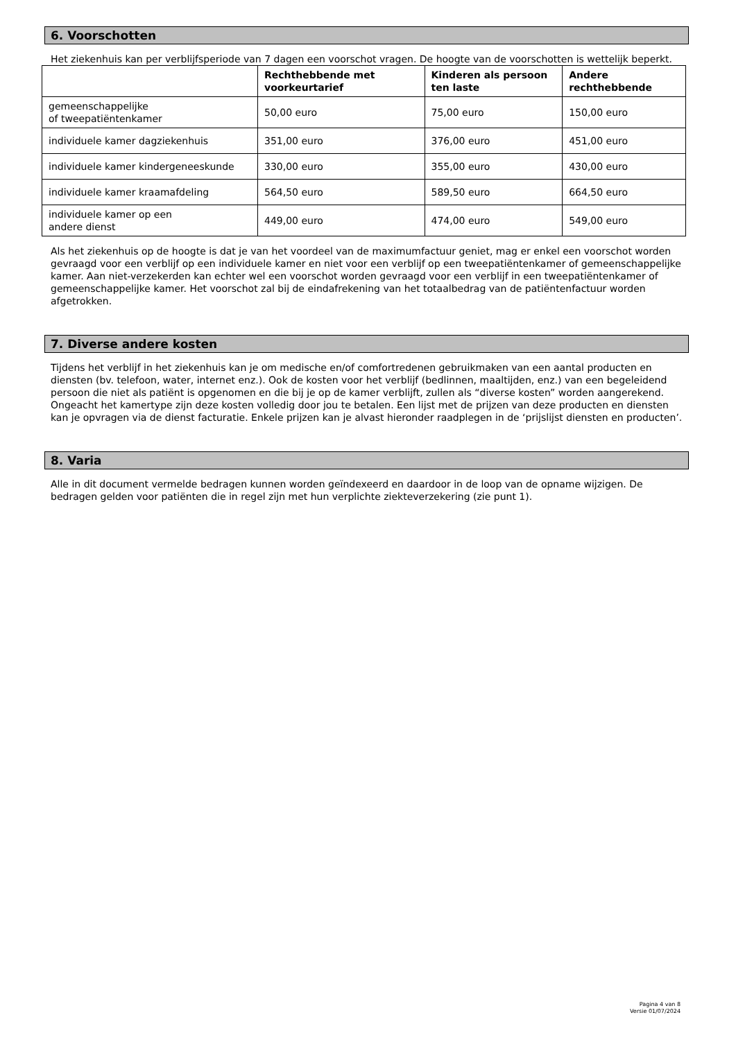6. Voorschotten
Het ziekenhuis kan per verblijfsperiode van 7 dagen een voorschot vragen. De hoogte van de voorschotten is wettelijk beperkt.
| | Rechthebbende met voorkeurtarief | Kinderen als persoon ten laste | Andere rechthebbende |
| --- | --- | --- | --- |
| gemeenschappelijke of tweepatiëntenkamer | 50,00 euro | 75,00 euro | 150,00 euro |
| individuele kamer dagziekenhuis | 351,00 euro | 376,00 euro | 451,00 euro |
| individuele kamer kindergeneeskunde | 330,00 euro | 355,00 euro | 430,00 euro |
| individuele kamer kraamafdeling | 564,50 euro | 589,50 euro | 664,50 euro |
| individuele kamer op een andere dienst | 449,00 euro | 474,00 euro | 549,00 euro |
Als het ziekenhuis op de hoogte is dat je van het voordeel van de maximumfactuur geniet, mag er enkel een voorschot worden gevraagd voor een verblijf op een individuele kamer en niet voor een verblijf op een tweepatiëntenkamer of gemeenschappelijke kamer. Aan niet-verzekerden kan echter wel een voorschot worden gevraagd voor een verblijf in een tweepatiëntenkamer of gemeenschappelijke kamer. Het voorschot zal bij de eindafrekening van het totaalbedrag van de patiëntenfactuur worden afgetrokken.
7. Diverse andere kosten
Tijdens het verblijf in het ziekenhuis kan je om medische en/of comfortredenen gebruikmaken van een aantal producten en diensten (bv. telefoon, water, internet enz.). Ook de kosten voor het verblijf (bedlinnen, maaltijden, enz.) van een begeleidend persoon die niet als patiënt is opgenomen en die bij je op de kamer verblijft, zullen als “diverse kosten” worden aangerekend. Ongeacht het kamertype zijn deze kosten volledig door jou te betalen. Een lijst met de prijzen van deze producten en diensten kan je opvragen via de dienst facturatie. Enkele prijzen kan je alvast hieronder raadplegen in de ‘prijslijst diensten en producten’.
8. Varia
Alle in dit document vermelde bedragen kunnen worden geïndexeerd en daardoor in de loop van de opname wijzigen. De bedragen gelden voor patiënten die in regel zijn met hun verplichte ziekteverzekering (zie punt 1).
Pagina 4 van 8
Versie 01/07/2024